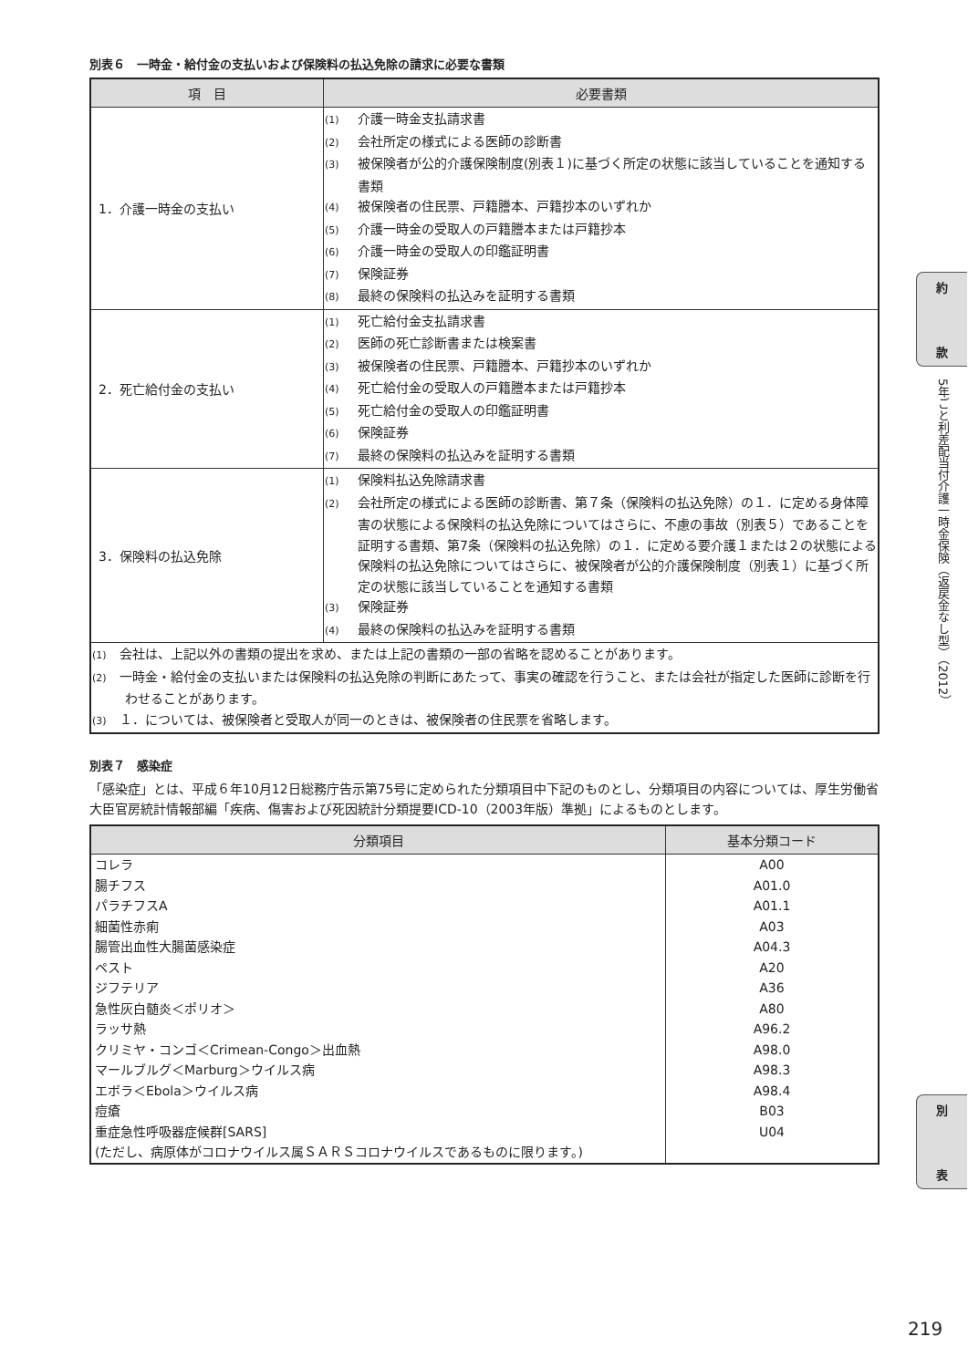別表６　一時金・給付金の支払いおよび保険料の払込免除の請求に必要な書類
| 項 目 | 必要書類 |
| --- | --- |
| 1．介護一時金の支払い | (1) 介護一時金支払請求書 (2) 会社所定の様式による医師の診断書 (3) 被保険者が公的介護保険制度(別表１)に基づく所定の状態に該当していることを通知する書類 (4) 被保険者の住民票、戸籍謄本、戸籍抄本のいずれか (5) 介護一時金の受取人の戸籍謄本または戸籍抄本 (6) 介護一時金の受取人の印鑑証明書 (7) 保険証券 (8) 最終の保険料の払込みを証明する書類 |
| 2．死亡給付金の支払い | (1) 死亡給付金支払請求書 (2) 医師の死亡診断書または検案書 (3) 被保険者の住民票、戸籍謄本、戸籍抄本のいずれか (4) 死亡給付金の受取人の戸籍謄本または戸籍抄本 (5) 死亡給付金の受取人の印鑑証明書 (6) 保険証券 (7) 最終の保険料の払込みを証明する書類 |
| 3．保険料の払込免除 | (1) 保険料払込免除請求書 (2) 会社所定の様式による医師の診断書、第７条（保険料の払込免除）の１．に定める身体障害の状態による保険料の払込免除についてはさらに、不慮の事故（別表５）であることを証明する書類、第7条（保険料の払込免除）の１．に定める要介護１または２の状態による保険料の払込免除についてはさらに、被保険者が公的介護保険制度（別表１）に基づく所定の状態に該当していることを通知する書類 (3) 保険証券 (4) 最終の保険料の払込みを証明する書類 |
| (1) 会社は、上記以外の書類の提出を求め、または上記の書類の一部の省略を認めることがあります。 (2) 一時金・給付金の支払いまたは保険料の払込免除の判断にあたって、事実の確認を行うこと、または会社が指定した医師に診断を行わせることがあります。 (3) １．については、被保険者と受取人が同一のときは、被保険者の住民票を省略します。 | |
別表７　感染症
「感染症」とは、平成６年10月12日総務庁告示第75号に定められた分類項目中下記のものとし、分類項目の内容については、厚生労働省大臣官房統計情報部編「疾病、傷害および死因統計分類提要ICD-10（2003年版）準拠」によるものとします。
| 分類項目 | 基本分類コード |
| --- | --- |
| コレラ | A00 |
| 腸チフス | A01.0 |
| パラチフスA | A01.1 |
| 細菌性赤痢 | A03 |
| 腸管出血性大腸菌感染症 | A04.3 |
| ペスト | A20 |
| ジフテリア | A36 |
| 急性灰白髄炎＜ポリオ＞ | A80 |
| ラッサ熱 | A96.2 |
| クリミヤ・コンゴ＜Crimean-Congo＞出血熱 | A98.0 |
| マールブルグ＜Marburg＞ウイルス病 | A98.3 |
| エボラ＜Ebola＞ウイルス病 | A98.4 |
| 痘瘡 | B03 |
| 重症急性呼吸器症候群[SARS] (ただし、病原体がコロナウイルス属ＳＡＲＳコロナウイルスであるものに限ります。) | U04 |
約
款
5年ごと利差配当付介護一時金保険（返戻金なし型）（2012）
別
表
219